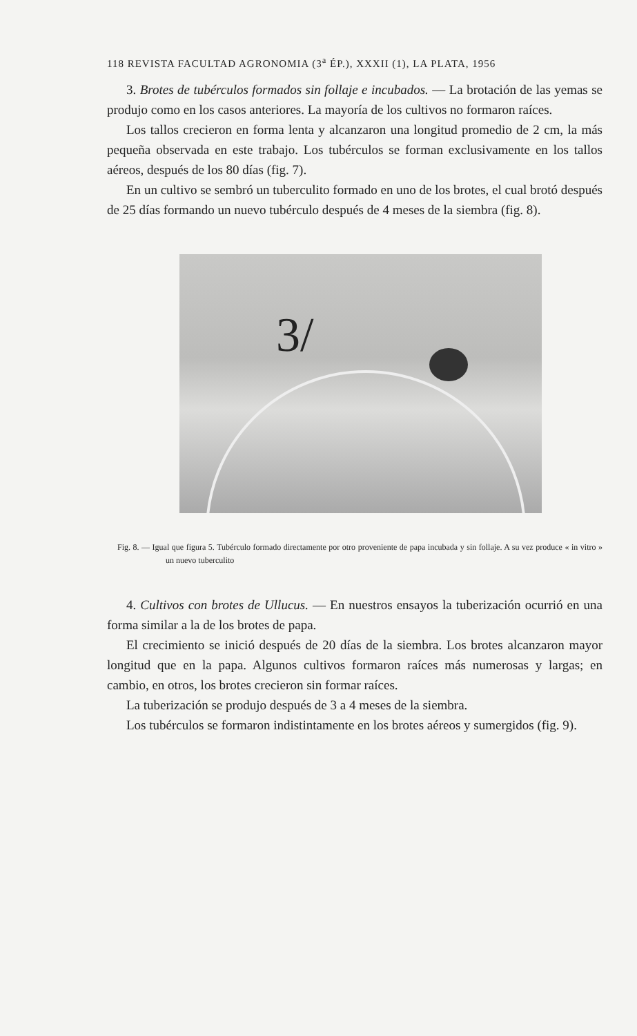118 REVISTA FACULTAD AGRONOMIA (3<sup>a</sup> ÉP.), XXXII (1), LA PLATA, 1956
3. Brotes de tubérculos formados sin follaje e incubados. — La brotación de las yemas se produjo como en los casos anteriores. La mayoría de los cultivos no formaron raíces.
Los tallos crecieron en forma lenta y alcanzaron una longitud promedio de 2 cm, la más pequeña observada en este trabajo. Los tubérculos se forman exclusivamente en los tallos aéreos, después de los 80 días (fig. 7).
En un cultivo se sembró un tuberculito formado en uno de los brotes, el cual brotó después de 25 días formando un nuevo tubérculo después de 4 meses de la siembra (fig. 8).
3/
Fig. 8. — Igual que figura 5. Tubérculo formado directamente por otro proveniente de papa incubada y sin follaje. A su vez produce « in vitro » un nuevo tuberculito
4. Cultivos con brotes de Ullucus. — En nuestros ensayos la tuberización ocurrió en una forma similar a la de los brotes de papa.
El crecimiento se inició después de 20 días de la siembra. Los brotes alcanzaron mayor longitud que en la papa. Algunos cultivos formaron raíces más numerosas y largas; en cambio, en otros, los brotes crecieron sin formar raíces.
La tuberización se produjo después de 3 a 4 meses de la siembra.
Los tubérculos se formaron indistintamente en los brotes aéreos y sumergidos (fig. 9).